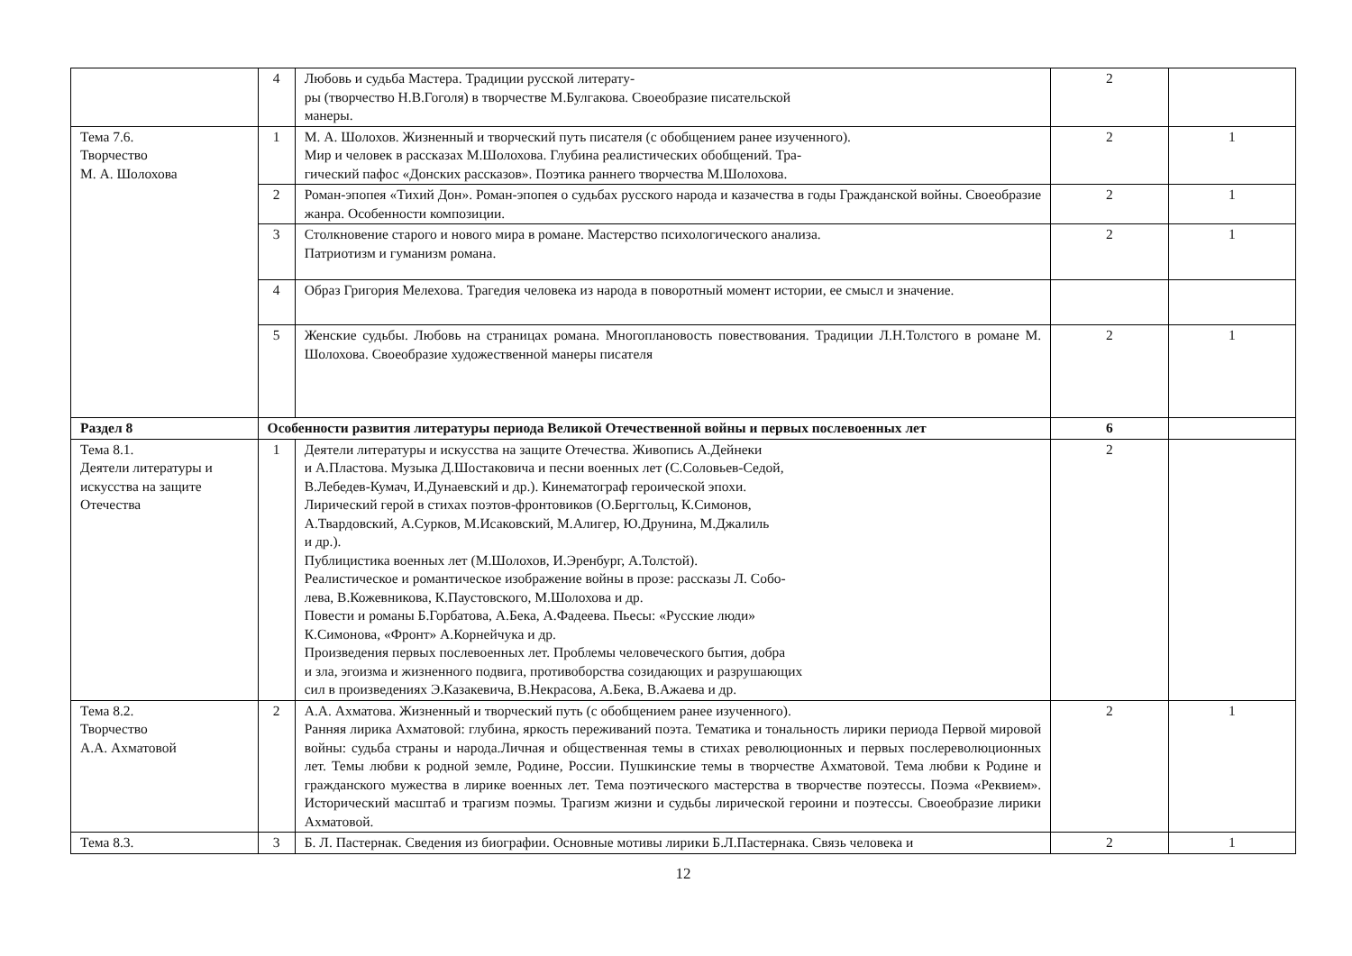| | 4 | Любовь и судьба Мастера. Традиции русской литерату- ры (творчество Н.В.Гоголя) в творчестве М.Булгакова. Своеобразие писательской манеры. | 2 | |
| Тема 7.6. Творчество М. А. Шолохова | 1 | М. А. Шолохов. Жизненный и творческий путь писателя (с обобщением ранее изученного). Мир и человек в рассказах М.Шолохова. Глубина реалистических обобщений. Тра- гический пафос «Донских рассказов». Поэтика раннего творчества М.Шолохова. | 2 | 1 |
| | 2 | Роман-эпопея «Тихий Дон». Роман-эпопея о судьбах русского народа и казачества в годы Гражданской войны. Своеобразие жанра. Особенности композиции. | 2 | 1 |
| | 3 | Столкновение старого и нового мира в романе. Мастерство психологического анализа. Патриотизм и гуманизм романа. | 2 | 1 |
| | 4 | Образ Григория Мелехова. Трагедия человека из народа в поворотный момент истории, ее смысл и значение. | | |
| | 5 | Женские судьбы. Любовь на страницах романа. Многоплановость повествования. Традиции Л.Н.Толстого в романе М. Шолохова. Своеобразие художественной манеры писателя | 2 | 1 |
| Раздел 8 | Особенности развития литературы периода Великой Отечественной войны и первых послевоенных лет | | 6 | |
| Тема 8.1. Деятели литературы и искусства на защите Отечества | 1 | Деятели литературы и искусства на защите Отечества. Живопись А.Дейнеки и А.Пластова. Музыка Д.Шостаковича и песни военных лет (С.Соловьев-Седой, В.Лебедев-Кумач, И.Дунаевский и др.). Кинематограф героической эпохи. Лирический герой в стихах поэтов-фронтовиков (О.Берггольц, К.Симонов, А.Твардовский, А.Сурков, М.Исаковский, М.Алигер, Ю.Друнина, М.Джалиль и др.). Публицистика военных лет (М.Шолохов, И.Эренбург, А.Толстой). Реалистическое и романтическое изображение войны в прозе: рассказы Л. Собо- лева, В.Кожевникова, К.Паустовского, М.Шолохова и др. Повести и романы Б.Горбатова, А.Бека, А.Фадеева. Пьесы: «Русские люди» К.Симонова, «Фронт» А.Корнейчука и др. Произведения первых послевоенных лет. Проблемы человеческого бытия, добра и зла, эгоизма и жизненного подвига, противоборства созидающих и разрушающих сил в произведениях Э.Казакевича, В.Некрасова, А.Бека, В.Ажаева и др. | 2 | |
| Тема 8.2. Творчество А.А. Ахматовой | 2 | А.А. Ахматова. Жизненный и творческий путь (с обобщением ранее изученного). Ранняя лирика Ахматовой: глубина, яркость переживаний поэта. Тематика и тональность лирики периода Первой мировой войны: судьба страны и народа.Личная и общественная темы в стихах революционных и первых послереволюционных лет. Темы любви к родной земле, Родине, России. Пушкинские темы в творчестве Ахматовой. Тема любви к Родине и гражданского мужества в лирике военных лет. Тема поэтического мастерства в творчестве поэтессы. Поэма «Реквием». Исторический масштаб и трагизм поэмы. Трагизм жизни и судьбы лирической героини и поэтессы. Своеобразие лирики Ахматовой. | 2 | 1 |
| Тема 8.3. | 3 | Б. Л. Пастернак. Сведения из биографии. Основные мотивы лирики Б.Л.Пастернака. Связь человека и | 2 | 1 |
12